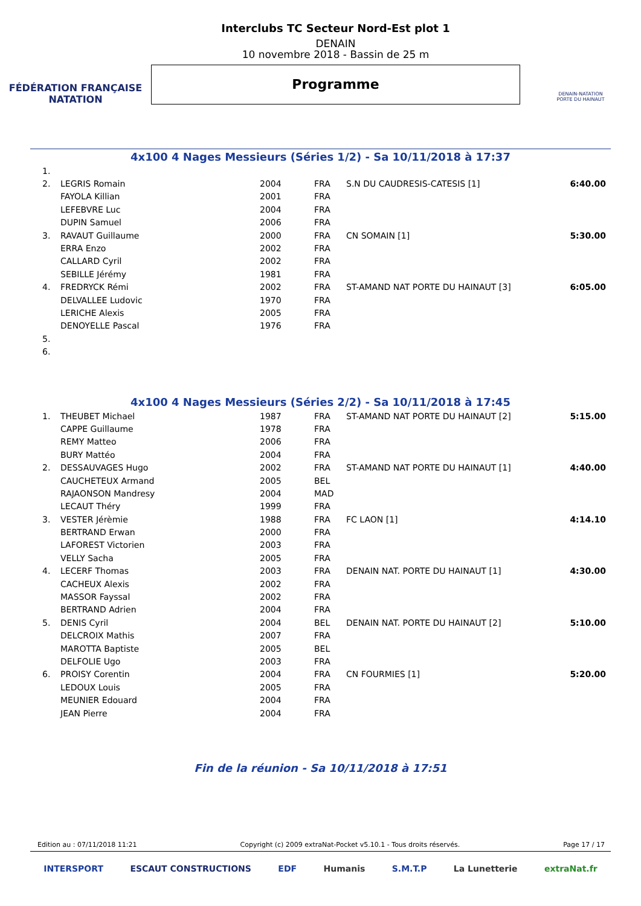FÉDÉRATION FRANÇAISE
NATATION
Interclubs TC Secteur Nord-Est plot 1
DENAIN
10 novembre 2018 - Bassin de 25 m
Programme
DENAIN-NATATION
PORTE DU HAINAUT
4x100 4 Nages Messieurs (Séries 1/2) - Sa 10/11/2018 à 17:37
| 1. | | | | | |
| 2. | LEGRIS Romain | 2004 | FRA | S.N DU CAUDRESIS-CATESIS [1] | 6:40.00 |
| | FAYOLA Killian | 2001 | FRA | | |
| | LEFEBVRE Luc | 2004 | FRA | | |
| | DUPIN Samuel | 2006 | FRA | | |
| 3. | RAVAUT Guillaume | 2000 | FRA | CN SOMAIN [1] | 5:30.00 |
| | ERRA Enzo | 2002 | FRA | | |
| | CALLARD Cyril | 2002 | FRA | | |
| | SEBILLE Jérémy | 1981 | FRA | | |
| 4. | FREDRYCK Rémi | 2002 | FRA | ST-AMAND NAT PORTE DU HAINAUT [3] | 6:05.00 |
| | DELVALLEE Ludovic | 1970 | FRA | | |
| | LERICHE Alexis | 2005 | FRA | | |
| | DENOYELLE Pascal | 1976 | FRA | | |
| 5. | | | | | |
| 6. | | | | | |
4x100 4 Nages Messieurs (Séries 2/2) - Sa 10/11/2018 à 17:45
| 1. | THEUBET Michael | 1987 | FRA | ST-AMAND NAT PORTE DU HAINAUT [2] | 5:15.00 |
| | CAPPE Guillaume | 1978 | FRA | | |
| | REMY Matteo | 2006 | FRA | | |
| | BURY Mattéo | 2004 | FRA | | |
| 2. | DESSAUVAGES Hugo | 2002 | FRA | ST-AMAND NAT PORTE DU HAINAUT [1] | 4:40.00 |
| | CAUCHETEUX Armand | 2005 | BEL | | |
| | RAJAONSON Mandresy | 2004 | MAD | | |
| | LECAUT Théry | 1999 | FRA | | |
| 3. | VESTER Jérèmie | 1988 | FRA | FC LAON [1] | 4:14.10 |
| | BERTRAND Erwan | 2000 | FRA | | |
| | LAFOREST Victorien | 2003 | FRA | | |
| | VELLY Sacha | 2005 | FRA | | |
| 4. | LECERF Thomas | 2003 | FRA | DENAIN NAT. PORTE DU HAINAUT [1] | 4:30.00 |
| | CACHEUX Alexis | 2002 | FRA | | |
| | MASSOR Fayssal | 2002 | FRA | | |
| | BERTRAND Adrien | 2004 | FRA | | |
| 5. | DENIS Cyril | 2004 | BEL | DENAIN NAT. PORTE DU HAINAUT [2] | 5:10.00 |
| | DELCROIX Mathis | 2007 | FRA | | |
| | MAROTTA Baptiste | 2005 | BEL | | |
| | DELFOLIE Ugo | 2003 | FRA | | |
| 6. | PROISY Corentin | 2004 | FRA | CN FOURMIES [1] | 5:20.00 |
| | LEDOUX Louis | 2005 | FRA | | |
| | MEUNIER Edouard | 2004 | FRA | | |
| | JEAN Pierre | 2004 | FRA | | |
Fin de la réunion - Sa 10/11/2018 à 17:51
Edition au : 07/11/2018 11:21 Copyright (c) 2009 extraNat-Pocket v5.10.1 - Tous droits réservés. Page 17 / 17
INTERSPORT ESCAUT CONSTRUCTIONS EDF Humanis S.M.T.P La Lunetterie extraNat.fr